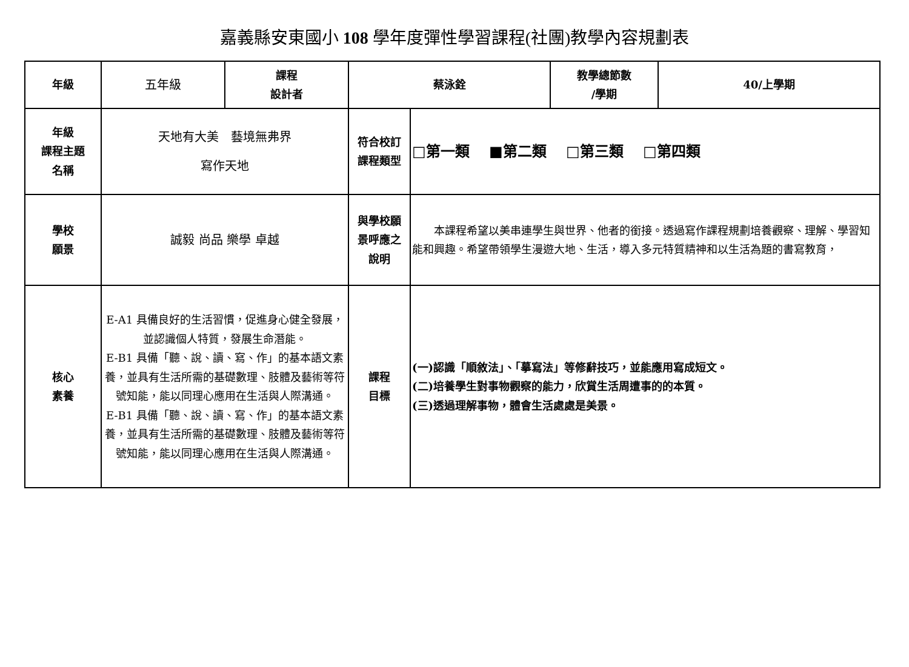嘉義縣安東國小 108 學年度彈性學習課程(社團)教學內容規劃表
| 年級 | 五年級 | 課程 設計者 | 蔡泳銓 | | 教學總節數 /學期 | 40/上學期 |
| 年級 課程主題 名稱 | 天地有大美 藝境無弗界 寫作天地 | | 符合校訂 課程類型 | □第一類 ■第二類 □第三類 □第四類 | | |
| 學校 願景 | 誠毅 尚品 樂學 卓越 | | 與學校願 景呼應之 說明 | 本課程希望以美串連學生與世界、他者的銜接。透過寫作課程規劃培養觀察、理解、學習知能和興趣。希望帶領學生漫遊大地、生活，導入多元特質精神和以生活為題的書寫教育， | | |
| 核心 素養 | E-A1 具備良好的生活習慣，促進身心健全發展，並認識個人特質，發展生命潛能。 E-B1 具備「聽、說、讀、寫、作」的基本語文素養，並具有生活所需的基礎數理、肢體及藝術等符號知能，能以同理心應用在生活與人際溝通。 E-B1 具備「聽、說、讀、寫、作」的基本語文素養，並具有生活所需的基礎數理、肢體及藝術等符號知能，能以同理心應用在生活與人際溝通。 | | 課程 目標 | (一)認識「順敘法」、「摹寫法」等修辭技巧，並能應用寫成短文。 (二)培養學生對事物觀察的能力，欣賞生活周遭事的的本質。 (三)透過理解事物，體會生活處處是美景。 | | |